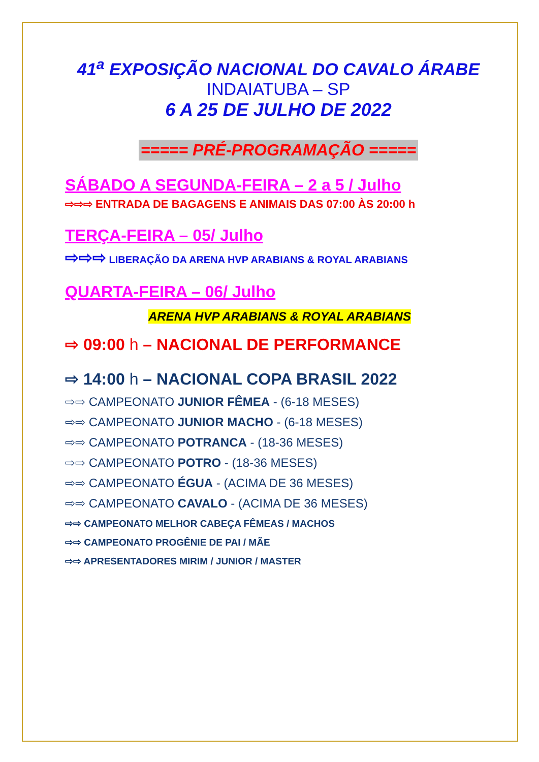41<sup>a</sup> EXPOSIÇÃO NACIONAL DO CAVALO ÁRABE
INDAIATUBA – SP
6 A 25 DE JULHO DE 2022
===== PRÉ-PROGRAMAÇÃO =====
SÁBADO A SEGUNDA-FEIRA – 2 a 5 / Julho
⇨⇨⇨ ENTRADA DE BAGAGENS E ANIMAIS DAS 07:00 ÀS 20:00 h
TERÇA-FEIRA – 05/ Julho
⇨⇨⇨ LIBERAÇÃO DA ARENA HVP ARABIANS & ROYAL ARABIANS
QUARTA-FEIRA – 06/ Julho
ARENA HVP ARABIANS & ROYAL ARABIANS
⇨ 09:00 h – NACIONAL DE PERFORMANCE
⇨ 14:00 h – NACIONAL COPA BRASIL 2022
⇨⇨ CAMPEONATO JUNIOR FÊMEA - (6-18 MESES)
⇨⇨ CAMPEONATO JUNIOR MACHO - (6-18 MESES)
⇨⇨ CAMPEONATO POTRANCA - (18-36 MESES)
⇨⇨ CAMPEONATO POTRO - (18-36 MESES)
⇨⇨ CAMPEONATO ÉGUA - (ACIMA DE 36 MESES)
⇨⇨ CAMPEONATO CAVALO - (ACIMA DE 36 MESES)
⇨⇨ CAMPEONATO MELHOR CABEÇA FÊMEAS / MACHOS
⇨⇨ CAMPEONATO PROGÊNIE DE PAI / MÃE
⇨⇨ APRESENTADORES MIRIM / JUNIOR / MASTER